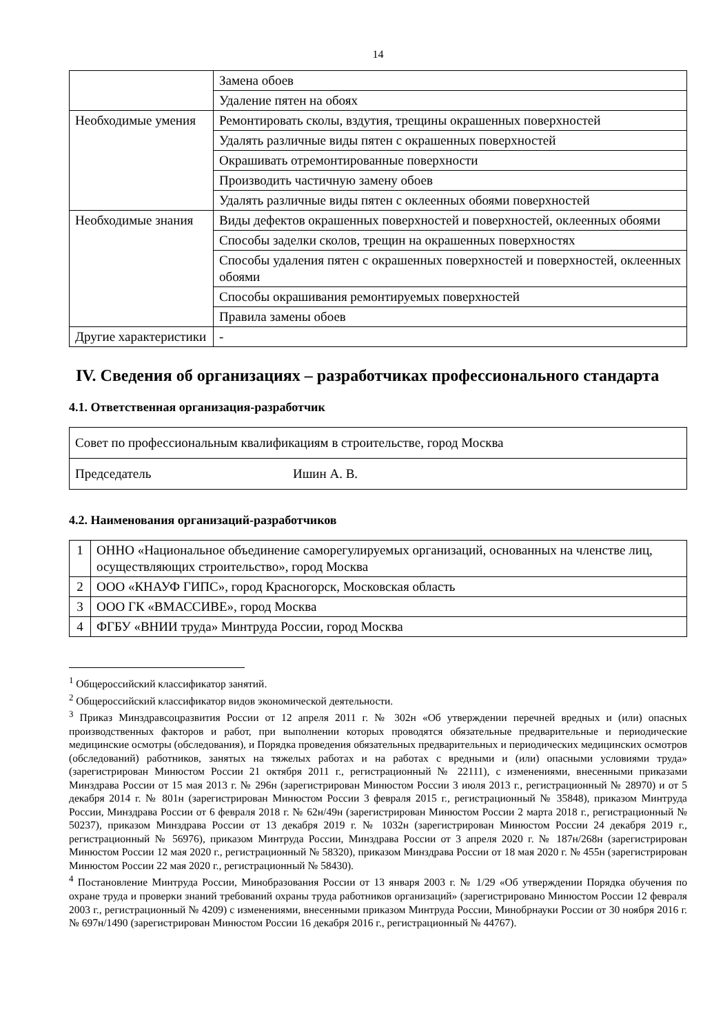14
| | Замена обоев |
| | Удаление пятен на обоях |
| Необходимые умения | Ремонтировать сколы, вздутия, трещины окрашенных поверхностей |
| | Удалять различные виды пятен с окрашенных поверхностей |
| | Окрашивать отремонтированные поверхности |
| | Производить частичную замену обоев |
| | Удалять различные виды пятен с оклеенных обоями поверхностей |
| Необходимые знания | Виды дефектов окрашенных поверхностей и поверхностей, оклеенных обоями |
| | Способы заделки сколов, трещин на окрашенных поверхностях |
| | Способы удаления пятен с окрашенных поверхностей и поверхностей, оклеенных обоями |
| | Способы окрашивания ремонтируемых поверхностей |
| | Правила замены обоев |
| Другие характеристики | - |
IV. Сведения об организациях – разработчиках профессионального стандарта
4.1. Ответственная организация-разработчик
| Совет по профессиональным квалификациям в строительстве, город Москва | |
| Председатель | Ишин А. В. |
4.2. Наименования организаций-разработчиков
| 1 | ОННО «Национальное объединение саморегулируемых организаций, основанных на членстве лиц, осуществляющих строительство», город Москва |
| 2 | ООО «КНАУФ ГИПС», город Красногорск, Московская область |
| 3 | ООО ГК «ВМАССИВЕ», город Москва |
| 4 | ФГБУ «ВНИИ труда» Минтруда России, город Москва |
<sup>1</sup> Общероссийский классификатор занятий.
<sup>2</sup> Общероссийский классификатор видов экономической деятельности.
<sup>3</sup> Приказ Минздравсоцразвития России от 12 апреля 2011 г. № 302н «Об утверждении перечней вредных и (или) опасных производственных факторов и работ, при выполнении которых проводятся обязательные предварительные и периодические медицинские осмотры (обследования), и Порядка проведения обязательных предварительных и периодических медицинских осмотров (обследований) работников, занятых на тяжелых работах и на работах с вредными и (или) опасными условиями труда» (зарегистрирован Минюстом России 21 октября 2011 г., регистрационный № 22111), с изменениями, внесенными приказами Минздрава России от 15 мая 2013 г. № 296н (зарегистрирован Минюстом России 3 июля 2013 г., регистрационный № 28970) и от 5 декабря 2014 г. № 801н (зарегистрирован Минюстом России 3 февраля 2015 г., регистрационный № 35848), приказом Минтруда России, Минздрава России от 6 февраля 2018 г. № 62н/49н (зарегистрирован Минюстом России 2 марта 2018 г., регистрационный № 50237), приказом Минздрава России от 13 декабря 2019 г. № 1032н (зарегистрирован Минюстом России 24 декабря 2019 г., регистрационный № 56976), приказом Минтруда России, Минздрава России от 3 апреля 2020 г. № 187н/268н (зарегистрирован Минюстом России 12 мая 2020 г., регистрационный № 58320), приказом Минздрава России от 18 мая 2020 г. № 455н (зарегистрирован Минюстом России 22 мая 2020 г., регистрационный № 58430).
<sup>4</sup> Постановление Минтруда России, Минобразования России от 13 января 2003 г. № 1/29 «Об утверждении Порядка обучения по охране труда и проверки знаний требований охраны труда работников организаций» (зарегистрировано Минюстом России 12 февраля 2003 г., регистрационный № 4209) с изменениями, внесенными приказом Минтруда России, Минобрнауки России от 30 ноября 2016 г. № 697н/1490 (зарегистрирован Минюстом России 16 декабря 2016 г., регистрационный № 44767).